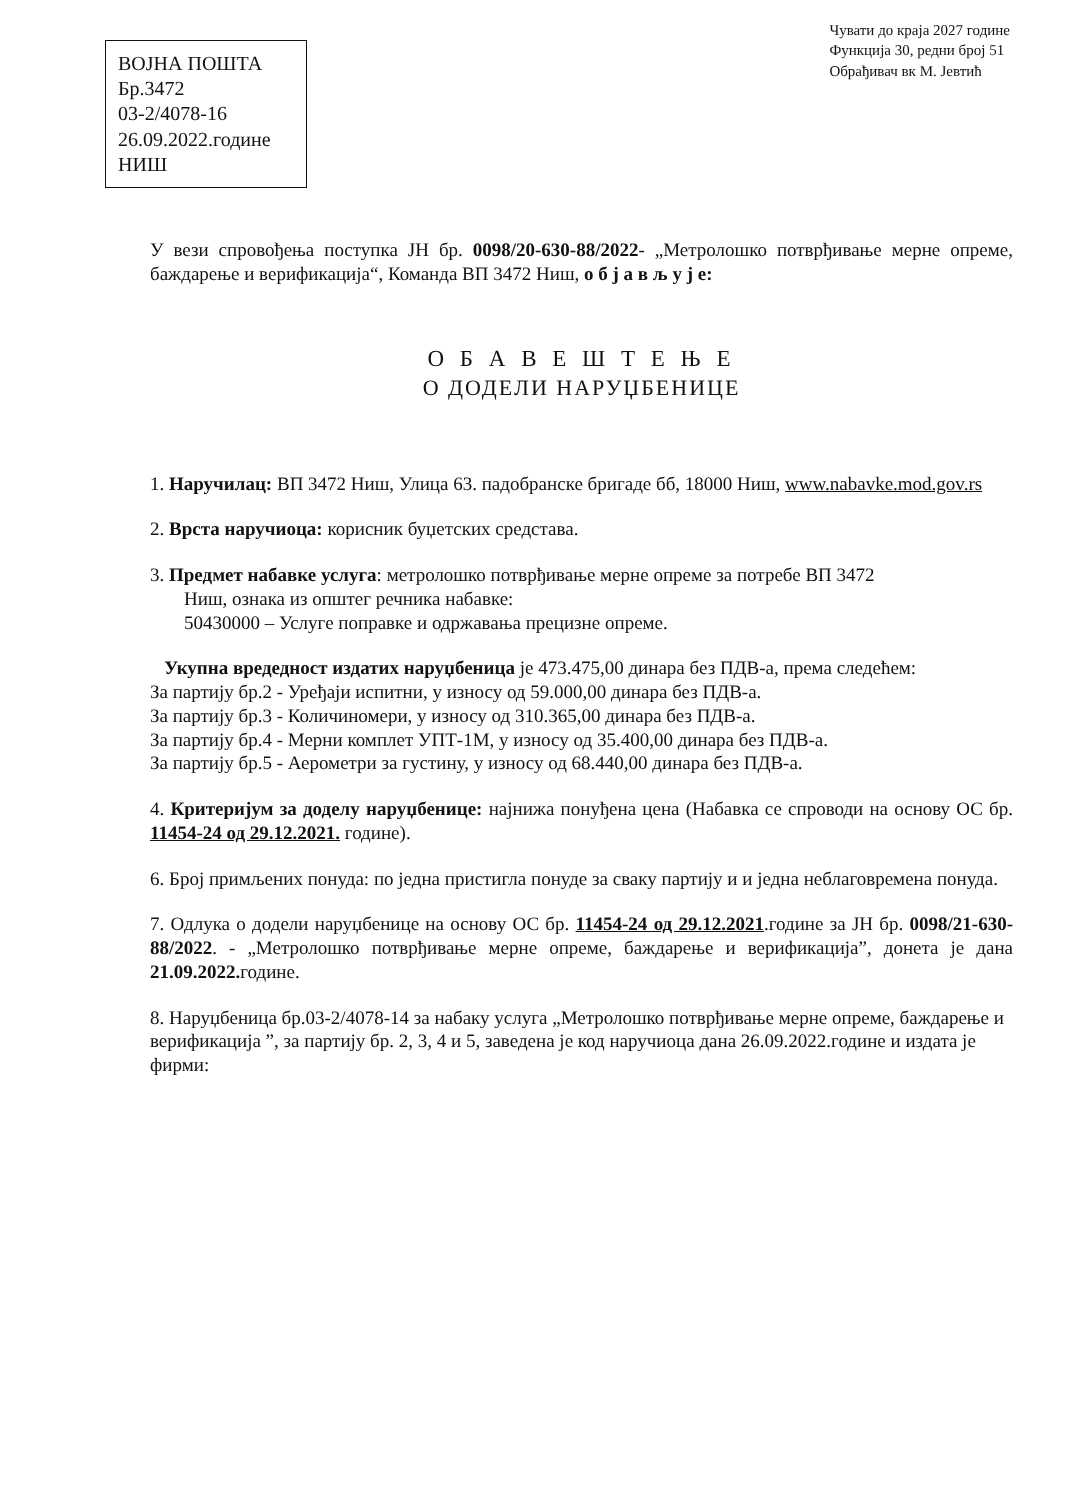ВОЈНА ПОШТА
Бр.3472
03-2/4078-16
26.09.2022.године
НИШ
Чувати до краја 2027 године
Функција 30, редни број 51
Обрађивач вк М. Јевтић
У вези спровођења поступка ЈН бр. 0098/20-630-88/2022- „Метролошко потврђивање мерне опреме, баждарење и верификација“, Команда ВП 3472 Ниш, о б ј а в љ у ј е:
О Б А В Е Ш Т Е Њ Е
О ДОДЕЛИ НАРУЏБЕНИЦЕ
1. Наручилац: ВП 3472 Ниш, Улица 63. падобранске бригаде бб, 18000 Ниш, www.nabavke.mod.gov.rs
2. Врста наручиоца: корисник буџетских средстава.
3. Предмет набавке услуга: метролошко потврђивање мерне опреме за потребе ВП 3472
Ниш, ознака из општег речника набавке:
50430000 – Услуге поправке и одржавања прецизне опреме.
Укупна вредедност издатих наруџбеница је 473.475,00 динара без ПДВ-а, према следећем:
За партију бр.2 - Уређаји испитни, у износу од 59.000,00 динара без ПДВ-а.
За партију бр.3 - Количиномери, у износу од 310.365,00 динара без ПДВ-а.
За партију бр.4 - Мерни комплет УПТ-1М, у износу од 35.400,00 динара без ПДВ-а.
За партију бр.5 - Аерометри за густину, у износу од 68.440,00 динара без ПДВ-а.
4. Критеријум за доделу наруџбенице: најнижа понуђена цена (Набавка се спроводи на основу ОС бр. 11454-24 од 29.12.2021. године).
6. Број примљених понуда: по једна пристигла понуде за сваку партију и и једна неблаговремена понуда.
7. Одлука о додели наруџбенице на основу ОС бр. 11454-24 од 29.12.2021.године за ЈН бр. 0098/21-630-88/2022. - „Метролошко потврђивање мерне опреме, баждарење и верификација”, донета је дана 21.09.2022. године.
8. Наруџбеница бр.03-2/4078-14 за набаку услуга „Метролошко потврђивање мерне опреме, баждарење и верификација ”, за партију бр. 2, 3, 4 и 5, заведена је код наручиоца дана 26.09.2022.године и издата је фирми: